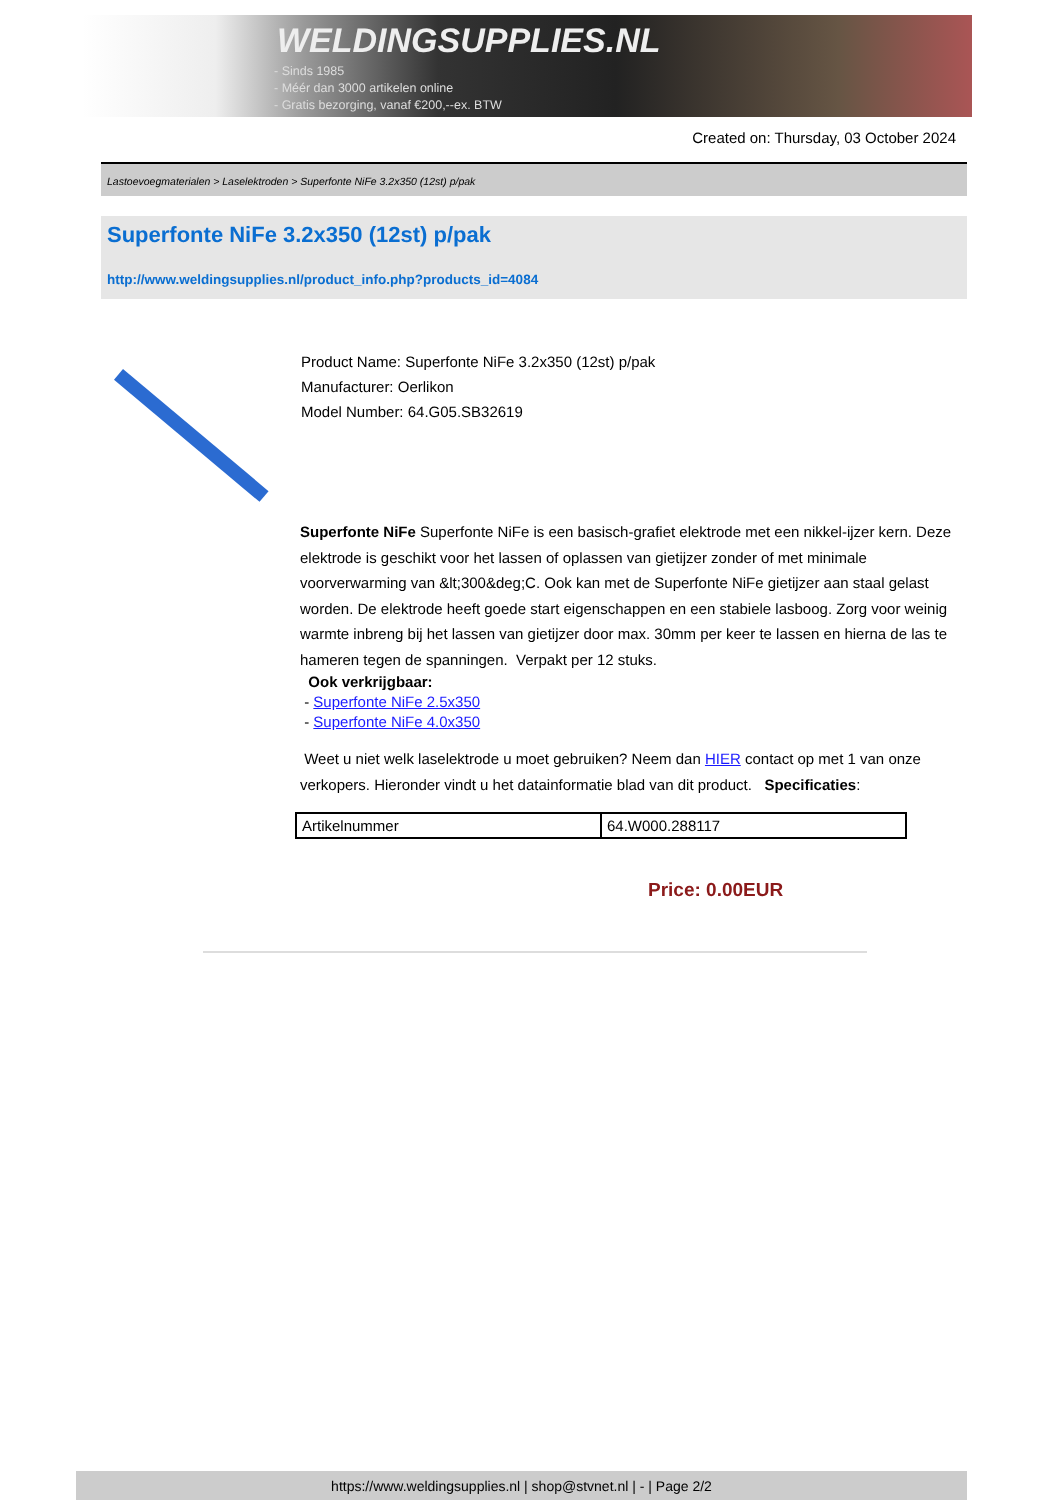WELDINGSUPPLIES.NL
- Sinds 1985
- Méér dan 3000 artikelen online
- Gratis bezorging, vanaf €200,--ex. BTW
Created on: Thursday, 03 October 2024
Lastoevoegmaterialen > Laselektroden > Superfonte NiFe 3.2x350 (12st) p/pak
Superfonte NiFe 3.2x350 (12st) p/pak
http://www.weldingsupplies.nl/product_info.php?products_id=4084
Product Name: Superfonte NiFe 3.2x350 (12st) p/pak
Manufacturer: Oerlikon
Model Number: 64.G05.SB32619
Superfonte NiFe Superfonte NiFe is een basisch-grafiet elektrode met een nikkel-ijzer kern. Deze elektrode is geschikt voor het lassen of oplassen van gietijzer zonder of met minimale voorverwarming van &lt;300&deg;C. Ook kan met de Superfonte NiFe gietijzer aan staal gelast worden. De elektrode heeft goede start eigenschappen en een stabiele lasboog. Zorg voor weinig warmte inbreng bij het lassen van gietijzer door max. 30mm per keer te lassen en hierna de las te hameren tegen de spanningen. Verpakt per 12 stuks.
Ook verkrijgbaar:
- Superfonte NiFe 2.5x350
- Superfonte NiFe 4.0x350
Weet u niet welk laselektrode u moet gebruiken? Neem dan HIER contact op met 1 van onze verkopers. Hieronder vindt u het datainformatie blad van dit product. Specificaties:
| Artikelnummer | 64.W000.288117 |
Price: 0.00EUR
https://www.weldingsupplies.nl | shop@stvnet.nl | - | Page 2/2